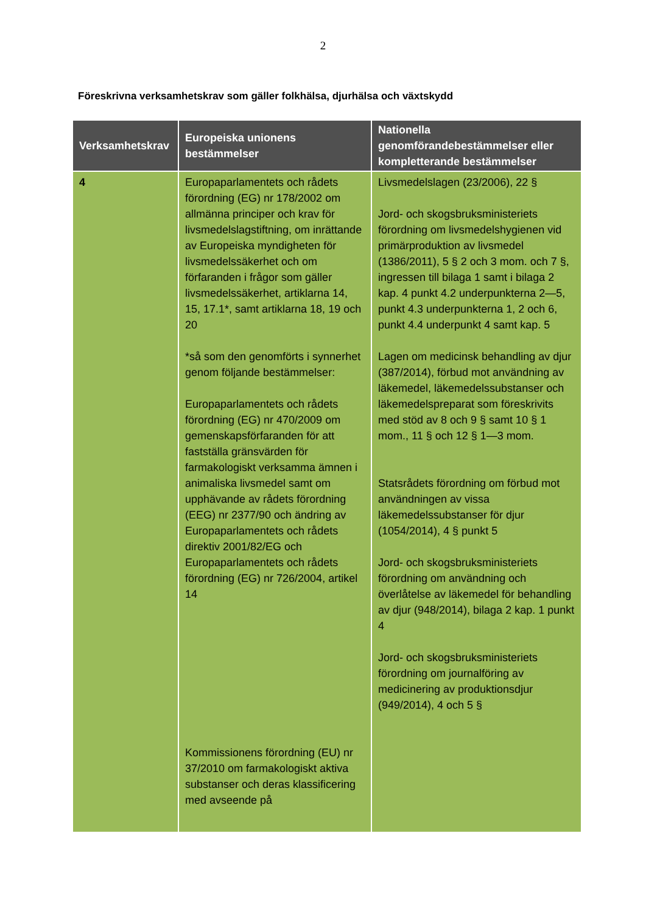2
Föreskrivna verksamhetskrav som gäller folkhälsa, djurhälsa och växtskydd
| Verksamhetskrav | Europeiska unionens bestämmelser | Nationella genomförandebestämmelser eller kompletterande bestämmelser |
| --- | --- | --- |
| 4 | Europaparlamentets och rådets förordning (EG) nr 178/2002 om allmänna principer och krav för livsmedelslagstiftning, om inrättande av Europeiska myndigheten för livsmedelssäkerhet och om förfaranden i frågor som gäller livsmedelssäkerhet, artiklarna 14, 15, 17.1*, samt artiklarna 18, 19 och 20 *så som den genomförts i synnerhet genom följande bestämmelser: Europaparlamentets och rådets förordning (EG) nr 470/2009 om gemenskapsförfaranden för att fastställa gränsvärden för farmakologiskt verksamma ämnen i animaliska livsmedel samt om upphävande av rådets förordning (EEG) nr 2377/90 och ändring av Europaparlamentets och rådets direktiv 2001/82/EG och Europaparlamentets och rådets förordning (EG) nr 726/2004, artikel 14 Kommissionens förordning (EU) nr 37/2010 om farmakologiskt aktiva substanser och deras klassificering med avseende på | Livsmedelslagen (23/2006), 22 § Jord- och skogsbruksministeriets förordning om livsmedelshygienen vid primärproduktion av livsmedel (1386/2011), 5 § 2 och 3 mom. och 7 §, ingressen till bilaga 1 samt i bilaga 2 kap. 4 punkt 4.2 underpunkterna 2—5, punkt 4.3 underpunkterna 1, 2 och 6, punkt 4.4 underpunkt 4 samt kap. 5 Lagen om medicinsk behandling av djur (387/2014), förbud mot användning av läkemedel, läkemedelssubstanser och läkemedelspreparat som föreskrivits med stöd av 8 och 9 § samt 10 § 1 mom., 11 § och 12 § 1—3 mom. Statsrådets förordning om förbud mot användningen av vissa läkemedelssubstanser för djur (1054/2014), 4 § punkt 5 Jord- och skogsbruksministeriets förordning om användning och överlåtelse av läkemedel för behandling av djur (948/2014), bilaga 2 kap. 1 punkt 4 Jord- och skogsbruksministeriets förordning om journalföring av medicinering av produktionsdjur (949/2014), 4 och 5 § |